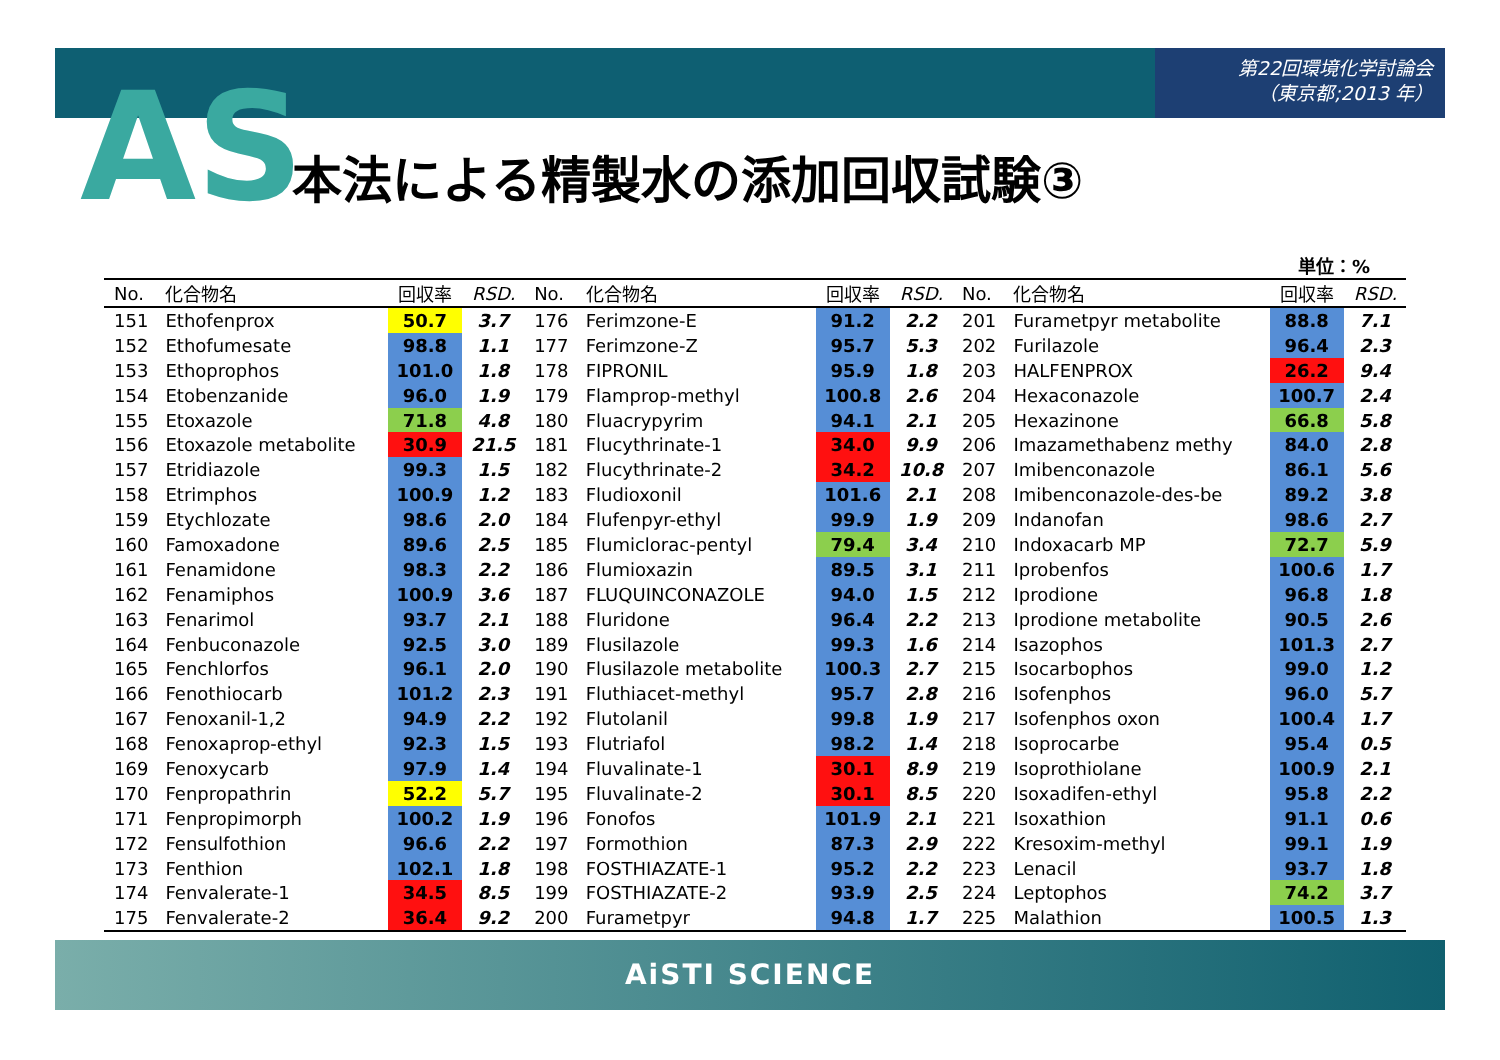第22回環境化学討論会
（東京都;2013 年）
AS 本法による精製水の添加回収試験③
単位：%
| No. | 化合物名 | 回収率 | RSD. | No. | 化合物名 | 回収率 | RSD. | No. | 化合物名 | 回収率 | RSD. |
| --- | --- | --- | --- | --- | --- | --- | --- | --- | --- | --- | --- |
| 151 | Ethofenprox | 50.7 | 3.7 | 176 | Ferimzone-E | 91.2 | 2.2 | 201 | Furametpyr metabolite | 88.8 | 7.1 |
| 152 | Ethofumesate | 98.8 | 1.1 | 177 | Ferimzone-Z | 95.7 | 5.3 | 202 | Furilazole | 96.4 | 2.3 |
| 153 | Ethoprophos | 101.0 | 1.8 | 178 | FIPRONIL | 95.9 | 1.8 | 203 | HALFENPROX | 26.2 | 9.4 |
| 154 | Etobenzanide | 96.0 | 1.9 | 179 | Flamprop-methyl | 100.8 | 2.6 | 204 | Hexaconazole | 100.7 | 2.4 |
| 155 | Etoxazole | 71.8 | 4.8 | 180 | Fluacrypyrim | 94.1 | 2.1 | 205 | Hexazinone | 66.8 | 5.8 |
| 156 | Etoxazole metabolite | 30.9 | 21.5 | 181 | Flucythrinate-1 | 34.0 | 9.9 | 206 | Imazamethabenz methy | 84.0 | 2.8 |
| 157 | Etridiazole | 99.3 | 1.5 | 182 | Flucythrinate-2 | 34.2 | 10.8 | 207 | Imibenconazole | 86.1 | 5.6 |
| 158 | Etrimphos | 100.9 | 1.2 | 183 | Fludioxonil | 101.6 | 2.1 | 208 | Imibenconazole-des-be | 89.2 | 3.8 |
| 159 | Etychlozate | 98.6 | 2.0 | 184 | Flufenpyr-ethyl | 99.9 | 1.9 | 209 | Indanofan | 98.6 | 2.7 |
| 160 | Famoxadone | 89.6 | 2.5 | 185 | Flumiclorac-pentyl | 79.4 | 3.4 | 210 | Indoxacarb MP | 72.7 | 5.9 |
| 161 | Fenamidone | 98.3 | 2.2 | 186 | Flumioxazin | 89.5 | 3.1 | 211 | Iprobenfos | 100.6 | 1.7 |
| 162 | Fenamiphos | 100.9 | 3.6 | 187 | FLUQUINCONAZOLE | 94.0 | 1.5 | 212 | Iprodione | 96.8 | 1.8 |
| 163 | Fenarimol | 93.7 | 2.1 | 188 | Fluridone | 96.4 | 2.2 | 213 | Iprodione metabolite | 90.5 | 2.6 |
| 164 | Fenbuconazole | 92.5 | 3.0 | 189 | Flusilazole | 99.3 | 1.6 | 214 | Isazophos | 101.3 | 2.7 |
| 165 | Fenchlorfos | 96.1 | 2.0 | 190 | Flusilazole metabolite | 100.3 | 2.7 | 215 | Isocarbophos | 99.0 | 1.2 |
| 166 | Fenothiocarb | 101.2 | 2.3 | 191 | Fluthiacet-methyl | 95.7 | 2.8 | 216 | Isofenphos | 96.0 | 5.7 |
| 167 | Fenoxanil-1,2 | 94.9 | 2.2 | 192 | Flutolanil | 99.8 | 1.9 | 217 | Isofenphos oxon | 100.4 | 1.7 |
| 168 | Fenoxaprop-ethyl | 92.3 | 1.5 | 193 | Flutriafol | 98.2 | 1.4 | 218 | Isoprocarbe | 95.4 | 0.5 |
| 169 | Fenoxycarb | 97.9 | 1.4 | 194 | Fluvalinate-1 | 30.1 | 8.9 | 219 | Isoprothiolane | 100.9 | 2.1 |
| 170 | Fenpropathrin | 52.2 | 5.7 | 195 | Fluvalinate-2 | 30.1 | 8.5 | 220 | Isoxadifen-ethyl | 95.8 | 2.2 |
| 171 | Fenpropimorph | 100.2 | 1.9 | 196 | Fonofos | 101.9 | 2.1 | 221 | Isoxathion | 91.1 | 0.6 |
| 172 | Fensulfothion | 96.6 | 2.2 | 197 | Formothion | 87.3 | 2.9 | 222 | Kresoxim-methyl | 99.1 | 1.9 |
| 173 | Fenthion | 102.1 | 1.8 | 198 | FOSTHIAZATE-1 | 95.2 | 2.2 | 223 | Lenacil | 93.7 | 1.8 |
| 174 | Fenvalerate-1 | 34.5 | 8.5 | 199 | FOSTHIAZATE-2 | 93.9 | 2.5 | 224 | Leptophos | 74.2 | 3.7 |
| 175 | Fenvalerate-2 | 36.4 | 9.2 | 200 | Furametpyr | 94.8 | 1.7 | 225 | Malathion | 100.5 | 1.3 |
AiSTI SCIENCE